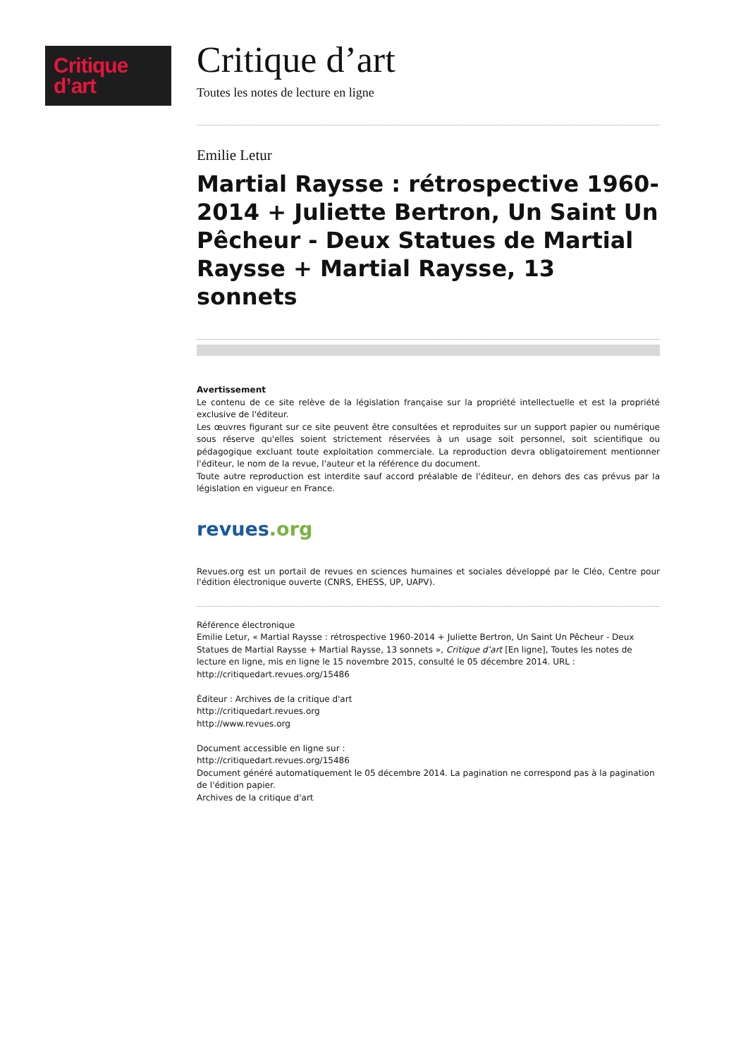Critique
d’art
Critique d’art
Toutes les notes de lecture en ligne
Emilie Letur
Martial Raysse : rétrospective 1960-2014 + Juliette Bertron, Un Saint Un Pêcheur - Deux Statues de Martial Raysse + Martial Raysse, 13 sonnets
Avertissement
Le contenu de ce site relève de la législation française sur la propriété intellectuelle et est la propriété exclusive de l'éditeur.
Les œuvres figurant sur ce site peuvent être consultées et reproduites sur un support papier ou numérique sous réserve qu'elles soient strictement réservées à un usage soit personnel, soit scientifique ou pédagogique excluant toute exploitation commerciale. La reproduction devra obligatoirement mentionner l'éditeur, le nom de la revue, l'auteur et la référence du document.
Toute autre reproduction est interdite sauf accord préalable de l'éditeur, en dehors des cas prévus par la législation en vigueur en France.
revues.org
Revues.org est un portail de revues en sciences humaines et sociales développé par le Cléo, Centre pour l'édition électronique ouverte (CNRS, EHESS, UP, UAPV).
Référence électronique
Emilie Letur, « Martial Raysse : rétrospective 1960-2014 + Juliette Bertron, Un Saint Un Pêcheur - Deux Statues de Martial Raysse + Martial Raysse, 13 sonnets », Critique d’art [En ligne], Toutes les notes de lecture en ligne, mis en ligne le 15 novembre 2015, consulté le 05 décembre 2014. URL : http://critiquedart.revues.org/15486
Éditeur : Archives de la critique d'art
http://critiquedart.revues.org
http://www.revues.org
Document accessible en ligne sur :
http://critiquedart.revues.org/15486
Document généré automatiquement le 05 décembre 2014. La pagination ne correspond pas à la pagination de l'édition papier.
Archives de la critique d'art